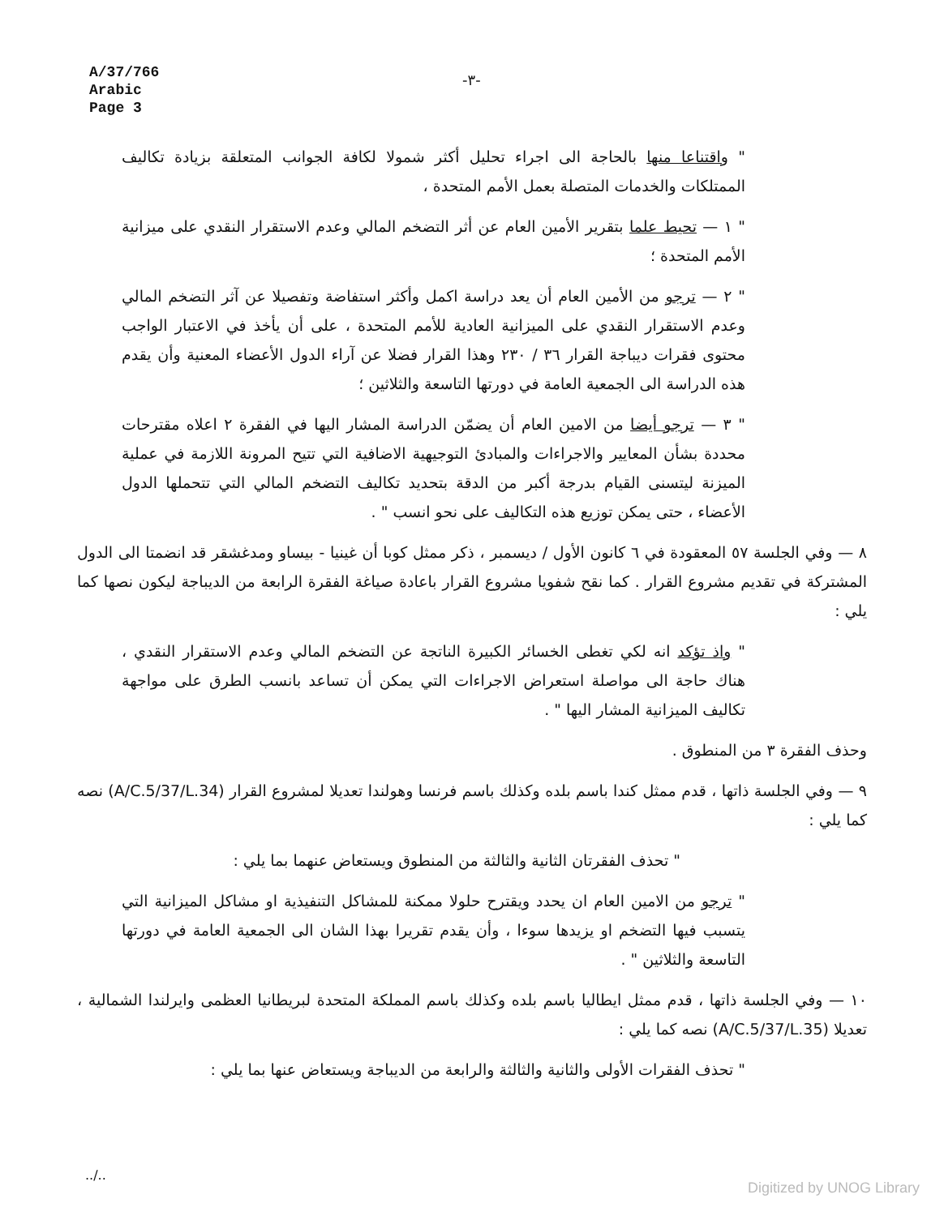A/37/766
Arabic
Page 3
-٣-
" واقتناعا منها بالحاجة الى اجراء تحليل أكثر شمولا لكافة الجوانب المتعلقة بزيادة تكاليف الممتلكات والخدمات المتصلة بعمل الأمم المتحدة ،
" ١ — تحيط علما بتقرير الأمين العام عن أثر التضخم المالي وعدم الاستقرار النقدي على ميزانية الأمم المتحدة ؛
" ٢ — ترجو من الأمين العام أن يعد دراسة اكمل وأكثر استفاضة وتفصيلا عن آثر التضخم المالي وعدم الاستقرار النقدي على الميزانية العادية للأمم المتحدة ، على أن يأخذ في الاعتبار الواجب محتوى فقرات ديباجة القرار ٣٦ / ٢٣٠ وهذا القرار فضلا عن آراء الدول الأعضاء المعنية وأن يقدم هذه الدراسة الى الجمعية العامة في دورتها التاسعة والثلاثين ؛
" ٣ — ترجو أيضا من الامين العام أن يضمّن الدراسة المشار اليها في الفقرة ٢ اعلاه مقترحات محددة بشأن المعايير والاجراءات والمبادئ التوجيهية الاضافية التي تتيح المرونة اللازمة في عملية الميزنة ليتسنى القيام بدرجة أكبر من الدقة بتحديد تكاليف التضخم المالي التي تتحملها الدول الأعضاء ، حتى يمكن توزيع هذه التكاليف على نحو انسب " .
٨ — وفي الجلسة ٥٧ المعقودة في ٦ كانون الأول / ديسمبر ، ذكر ممثل كوبا أن غينيا - بيساو ومدغشقر قد انضمتا الى الدول المشتركة في تقديم مشروع القرار . كما نقح شفويا مشروع القرار باعادة صياغة الفقرة الرابعة من الديباجة ليكون نصها كما يلي :
" واذ تؤكد انه لكي تغطى الخسائر الكبيرة الناتجة عن التضخم المالي وعدم الاستقرار النقدي ، هناك حاجة الى مواصلة استعراض الاجراءات التي يمكن أن تساعد بانسب الطرق على مواجهة تكاليف الميزانية المشار اليها " .
وحذف الفقرة ٣ من المنطوق .
٩ — وفي الجلسة ذاتها ، قدم ممثل كندا باسم بلده وكذلك باسم فرنسا وهولندا تعديلا لمشروع القرار (A/C.5/37/L.34) نصه كما يلي :
" تحذف الفقرتان الثانية والثالثة من المنطوق ويستعاض عنهما بما يلي :
" ترجو من الامين العام ان يحدد ويقترح حلولا ممكنة للمشاكل التنفيذية او مشاكل الميزانية التي يتسبب فيها التضخم او يزيدها سوءا ، وأن يقدم تقريرا بهذا الشان الى الجمعية العامة في دورتها التاسعة والثلاثين " .
١٠ — وفي الجلسة ذاتها ، قدم ممثل ايطاليا باسم بلده وكذلك باسم المملكة المتحدة لبريطانيا العظمى وايرلندا الشمالية ، تعديلا (A/C.5/37/L.35) نصه كما يلي :
" تحذف الفقرات الأولى والثانية والثالثة والرابعة من الديباجة ويستعاض عنها بما يلي :
../..
Digitized by UNOG Library